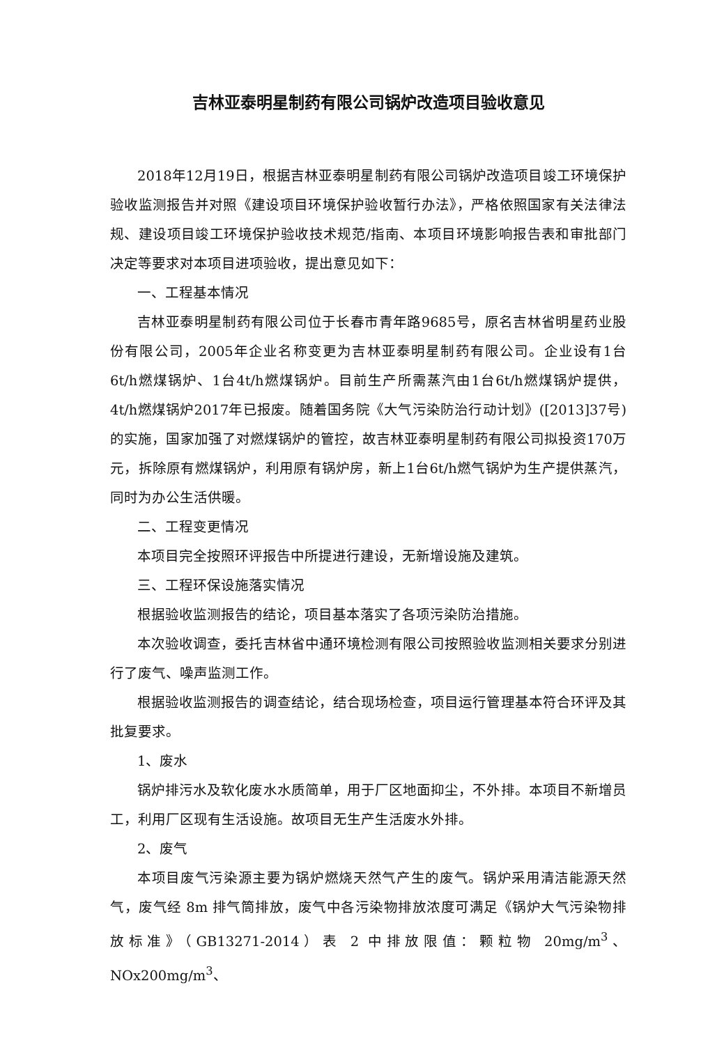吉林亚泰明星制药有限公司锅炉改造项目验收意见
2018年12月19日，根据吉林亚泰明星制药有限公司锅炉改造项目竣工环境保护验收监测报告并对照《建设项目环境保护验收暂行办法》，严格依照国家有关法律法规、建设项目竣工环境保护验收技术规范/指南、本项目环境影响报告表和审批部门决定等要求对本项目进项验收，提出意见如下：
一、工程基本情况
吉林亚泰明星制药有限公司位于长春市青年路9685号，原名吉林省明星药业股份有限公司，2005年企业名称变更为吉林亚泰明星制药有限公司。企业设有1台6t/h燃煤锅炉、1台4t/h燃煤锅炉。目前生产所需蒸汽由1台6t/h燃煤锅炉提供，4t/h燃煤锅炉2017年已报废。随着国务院《大气污染防治行动计划》([2013]37号)的实施，国家加强了对燃煤锅炉的管控，故吉林亚泰明星制药有限公司拟投资170万元，拆除原有燃煤锅炉，利用原有锅炉房，新上1台6t/h燃气锅炉为生产提供蒸汽，同时为办公生活供暖。
二、工程变更情况
本项目完全按照环评报告中所提进行建设，无新增设施及建筑。
三、工程环保设施落实情况
根据验收监测报告的结论，项目基本落实了各项污染防治措施。
本次验收调查，委托吉林省中通环境检测有限公司按照验收监测相关要求分别进行了废气、噪声监测工作。
根据验收监测报告的调查结论，结合现场检查，项目运行管理基本符合环评及其批复要求。
1、废水
锅炉排污水及软化废水水质简单，用于厂区地面抑尘，不外排。本项目不新增员工，利用厂区现有生活设施。故项目无生产生活废水外排。
2、废气
本项目废气污染源主要为锅炉燃烧天然气产生的废气。锅炉采用清洁能源天然气，废气经 8m 排气筒排放，废气中各污染物排放浓度可满足《锅炉大气污染物排放标准》（GB13271-2014）表 2 中排放限值：颗粒物 20mg/m<sup>3</sup>、NOx200mg/m<sup>3</sup>、